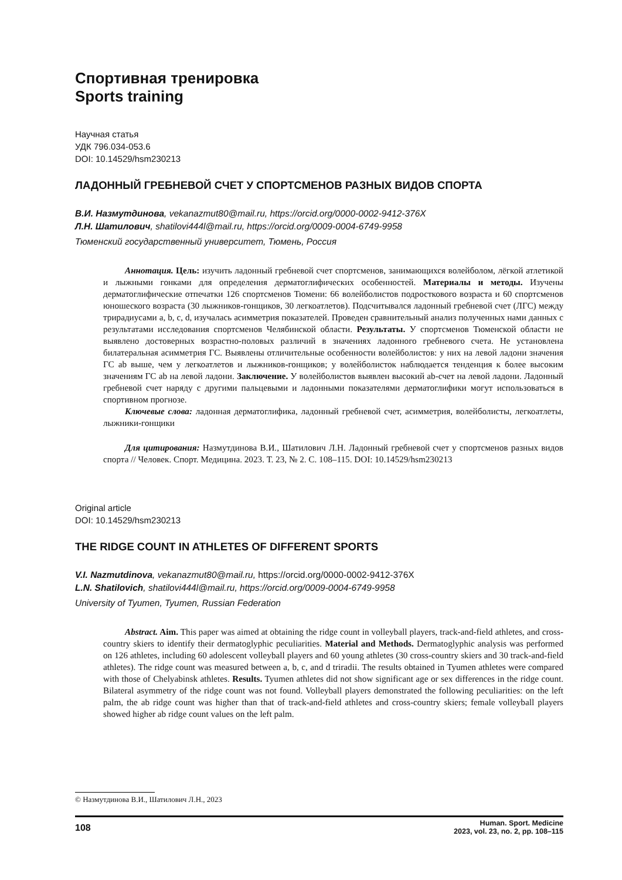Спортивная тренировка
Sports training
Научная статья
УДК 796.034-053.6
DOI: 10.14529/hsm230213
ЛАДОННЫЙ ГРЕБНЕВОЙ СЧЕТ У СПОРТСМЕНОВ РАЗНЫХ ВИДОВ СПОРТА
В.И. Назмутдинова, vekanazmut80@mail.ru, https://orcid.org/0000-0002-9412-376X
Л.Н. Шатилович, shatilovi444l@mail.ru, https://orcid.org/0009-0004-6749-9958
Тюменский государственный университет, Тюмень, Россия
Аннотация. Цель: изучить ладонный гребневой счет спортсменов, занимающихся волейболом, лёгкой атлетикой и лыжными гонками для определения дерматоглифических особенностей. Материалы и методы. Изучены дерматоглифические отпечатки 126 спортсменов Тюмени: 66 волейболистов подросткового возраста и 60 спортсменов юношеского возраста (30 лыжников-гонщиков, 30 легкоатлетов). Подсчитывался ладонный гребневой счет (ЛГС) между трирадиусами a, b, c, d, изучалась асимметрия показателей. Проведен сравнительный анализ полученных нами данных с результатами исследования спортсменов Челябинской области. Результаты. У спортсменов Тюменской области не выявлено достоверных возрастно-половых различий в значениях ладонного гребневого счета. Не установлена билатеральная асимметрия ГС. Выявлены отличительные особенности волейболистов: у них на левой ладони значения ГС ab выше, чем у легкоатлетов и лыжников-гонщиков; у волейболисток наблюдается тенденция к более высоким значениям ГС ab на левой ладони. Заключение. У волейболистов выявлен высокий ab-счет на левой ладони. Ладонный гребневой счет наряду с другими пальцевыми и ладонными показателями дерматоглифики могут использоваться в спортивном прогнозе.
Ключевые слова: ладонная дерматоглифика, ладонный гребневой счет, асимметрия, волейболисты, легкоатлеты, лыжники-гонщики
Для цитирования: Назмутдинова В.И., Шатилович Л.Н. Ладонный гребневой счет у спортсменов разных видов спорта // Человек. Спорт. Медицина. 2023. Т. 23, № 2. С. 108–115. DOI: 10.14529/hsm230213
Original article
DOI: 10.14529/hsm230213
THE RIDGE COUNT IN ATHLETES OF DIFFERENT SPORTS
V.I. Nazmutdinova, vekanazmut80@mail.ru, https://orcid.org/0000-0002-9412-376X
L.N. Shatilovich, shatilovi444l@mail.ru, https://orcid.org/0009-0004-6749-9958
University of Tyumen, Tyumen, Russian Federation
Abstract. Aim. This paper was aimed at obtaining the ridge count in volleyball players, track-and-field athletes, and cross-country skiers to identify their dermatoglyphic peculiarities. Material and Methods. Dermatoglyphic analysis was performed on 126 athletes, including 60 adolescent volleyball players and 60 young athletes (30 cross-country skiers and 30 track-and-field athletes). The ridge count was measured between a, b, c, and d triradii. The results obtained in Tyumen athletes were compared with those of Chelyabinsk athletes. Results. Tyumen athletes did not show significant age or sex differences in the ridge count. Bilateral asymmetry of the ridge count was not found. Volleyball players demonstrated the following peculiarities: on the left palm, the ab ridge count was higher than that of track-and-field athletes and cross-country skiers; female volleyball players showed higher ab ridge count values on the left palm.
© Назмутдинова В.И., Шатилович Л.Н., 2023
108 Human. Sport. Medicine
2023, vol. 23, no. 2, pp. 108–115